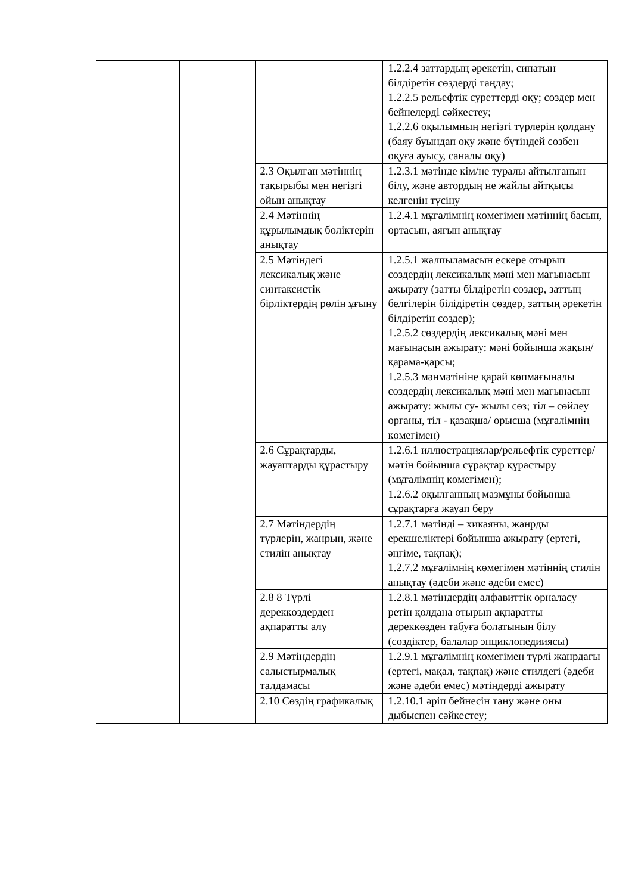| | | | 1.2.2.4 заттардың әрекетін, сипатын білдіретін сөздерді таңдау; 1.2.2.5 рельефтік суреттерді оқу; сөздер мен бейнелерді сәйкестеу; 1.2.2.6 оқылымның негізгі түрлерін қолдану (баяу буындап оқу және бүтіндей сөзбен оқуға ауысу, саналы оқу) |
| | | 2.3 Оқылған мәтіннің тақырыбы мен негізгі ойын анықтау | 1.2.3.1 мәтінде кім/не туралы айтылғанын білу, және автордың не жайлы айтқысы келгенін түсіну |
| | | 2.4 Мәтіннің құрылымдық бөліктерін анықтау | 1.2.4.1 мұғалімнің көмегімен мәтіннің басын, ортасын, аяғын анықтау |
| | | 2.5 Мәтіндегі лексикалық және синтаксистік бірліктердің рөлін ұғыну | 1.2.5.1 жалпыламасын ескере отырып сөздердің лексикалық мәні мен мағынасын ажырату (затты білдіретін сөздер, заттың белгілерін білідіретін сөздер, заттың әрекетін білдіретін сөздер); 1.2.5.2 сөздердің лексикалық мәні мен мағынасын ажырату: мәні бойынша жақын/қарама-қарсы; 1.2.5.3 мәнмәтініне қарай көпмағыналы сөздердің лексикалық мәні мен мағынасын ажырату: жылы су- жылы сөз; тіл – сөйлеу органы, тіл - қазақша/ орысша (мұғалімнің көмегімен) |
| | | 2.6 Сұрақтарды, жауаптарды құрастыру | 1.2.6.1 иллюстрациялар/рельефтік суреттер/ мәтін бойынша сұрақтар құрастыру (мұғалімнің көмегімен); 1.2.6.2 оқылғанның мазмұны бойынша сұрақтарға жауап беру |
| | | 2.7 Мәтіндердің түрлерін, жанрын, және стилін анықтау | 1.2.7.1 мәтінді – хикаяны, жанрды ерекшеліктері бойынша ажырату (ертегі, әңгіме, тақпақ); 1.2.7.2 мұғалімнің көмегімен мәтіннің стилін анықтау (әдеби және әдеби емес) |
| | | 2.8 8 Түрлі дереккөздерден ақпаратты алу | 1.2.8.1 мәтіндердің алфавиттік орналасу ретін қолдана отырып ақпаратты дереккөзден табуға болатынын білу (сөздіктер, балалар энциклопедииясы) |
| | | 2.9 Мәтіндердің салыстырмалық талдамасы | 1.2.9.1 мұғалімнің көмегімен түрлі жанрдағы (ертегі, мақал, тақпақ) және стилдегі (әдеби және әдеби емес) мәтіндерді ажырату |
| | | 2.10 Сөздің графикалық | 1.2.10.1 әріп бейнесін тану және оны дыбыспен сәйкестеу; |